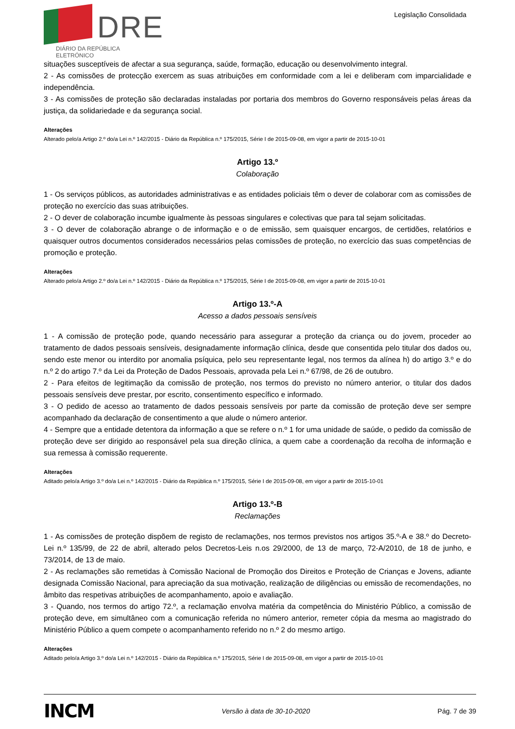DRE
DIÁRIO DA REPÚBLICA ELETRÓNICO
Legislação Consolidada
situações susceptíveis de afectar a sua segurança, saúde, formação, educação ou desenvolvimento integral.
2 - As comissões de protecção exercem as suas atribuições em conformidade com a lei e deliberam com imparcialidade e independência.
3 - As comissões de proteção são declaradas instaladas por portaria dos membros do Governo responsáveis pelas áreas da justiça, da solidariedade e da segurança social.
Alterações
Alterado pelo/a Artigo 2.º do/a Lei n.º 142/2015 - Diário da República n.º 175/2015, Série I de 2015-09-08, em vigor a partir de 2015-10-01
Artigo 13.º
Colaboração
1 - Os serviços públicos, as autoridades administrativas e as entidades policiais têm o dever de colaborar com as comissões de proteção no exercício das suas atribuições.
2 - O dever de colaboração incumbe igualmente às pessoas singulares e colectivas que para tal sejam solicitadas.
3 - O dever de colaboração abrange o de informação e o de emissão, sem quaisquer encargos, de certidões, relatórios e quaisquer outros documentos considerados necessários pelas comissões de proteção, no exercício das suas competências de promoção e proteção.
Alterações
Alterado pelo/a Artigo 2.º do/a Lei n.º 142/2015 - Diário da República n.º 175/2015, Série I de 2015-09-08, em vigor a partir de 2015-10-01
Artigo 13.º-A
Acesso a dados pessoais sensíveis
1 - A comissão de proteção pode, quando necessário para assegurar a proteção da criança ou do jovem, proceder ao tratamento de dados pessoais sensíveis, designadamente informação clínica, desde que consentida pelo titular dos dados ou, sendo este menor ou interdito por anomalia psíquica, pelo seu representante legal, nos termos da alínea h) do artigo 3.º e do n.º 2 do artigo 7.º da Lei da Proteção de Dados Pessoais, aprovada pela Lei n.º 67/98, de 26 de outubro.
2 - Para efeitos de legitimação da comissão de proteção, nos termos do previsto no número anterior, o titular dos dados pessoais sensíveis deve prestar, por escrito, consentimento específico e informado.
3 - O pedido de acesso ao tratamento de dados pessoais sensíveis por parte da comissão de proteção deve ser sempre acompanhado da declaração de consentimento a que alude o número anterior.
4 - Sempre que a entidade detentora da informação a que se refere o n.º 1 for uma unidade de saúde, o pedido da comissão de proteção deve ser dirigido ao responsável pela sua direção clínica, a quem cabe a coordenação da recolha de informação e sua remessa à comissão requerente.
Alterações
Aditado pelo/a Artigo 3.º do/a Lei n.º 142/2015 - Diário da República n.º 175/2015, Série I de 2015-09-08, em vigor a partir de 2015-10-01
Artigo 13.º-B
Reclamações
1 - As comissões de proteção dispõem de registo de reclamações, nos termos previstos nos artigos 35.º-A e 38.º do Decreto-Lei n.º 135/99, de 22 de abril, alterado pelos Decretos-Leis n.os 29/2000, de 13 de março, 72-A/2010, de 18 de junho, e 73/2014, de 13 de maio.
2 - As reclamações são remetidas à Comissão Nacional de Promoção dos Direitos e Proteção de Crianças e Jovens, adiante designada Comissão Nacional, para apreciação da sua motivação, realização de diligências ou emissão de recomendações, no âmbito das respetivas atribuições de acompanhamento, apoio e avaliação.
3 - Quando, nos termos do artigo 72.º, a reclamação envolva matéria da competência do Ministério Público, a comissão de proteção deve, em simultâneo com a comunicação referida no número anterior, remeter cópia da mesma ao magistrado do Ministério Público a quem compete o acompanhamento referido no n.º 2 do mesmo artigo.
Alterações
Aditado pelo/a Artigo 3.º do/a Lei n.º 142/2015 - Diário da República n.º 175/2015, Série I de 2015-09-08, em vigor a partir de 2015-10-01
INCM Versão à data de 30-10-2020 Pág. 7 de 39